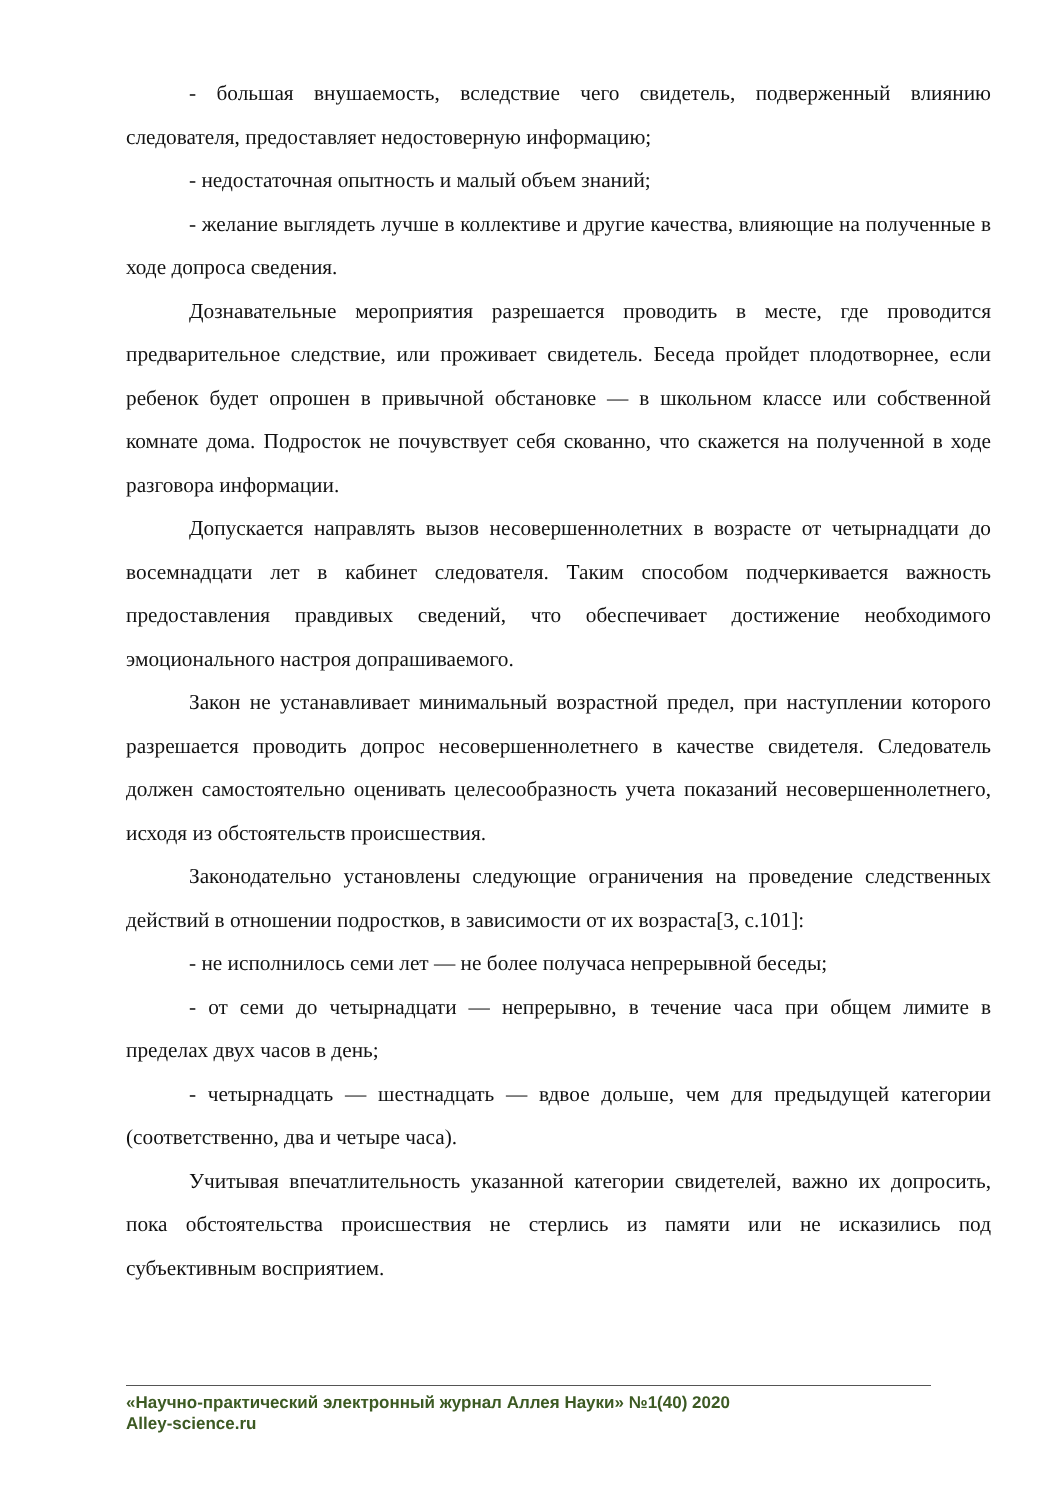- большая внушаемость, вследствие чего свидетель, подверженный влиянию следователя, предоставляет недостоверную информацию;
- недостаточная опытность и малый объем знаний;
- желание выглядеть лучше в коллективе и другие качества, влияющие на полученные в ходе допроса сведения.
Дознавательные мероприятия разрешается проводить в месте, где проводится предварительное следствие, или проживает свидетель. Беседа пройдет плодотворнее, если ребенок будет опрошен в привычной обстановке — в школьном классе или собственной комнате дома. Подросток не почувствует себя скованно, что скажется на полученной в ходе разговора информации.
Допускается направлять вызов несовершеннолетних в возрасте от четырнадцати до восемнадцати лет в кабинет следователя. Таким способом подчеркивается важность предоставления правдивых сведений, что обеспечивает достижение необходимого эмоционального настроя допрашиваемого.
Закон не устанавливает минимальный возрастной предел, при наступлении которого разрешается проводить допрос несовершеннолетнего в качестве свидетеля. Следователь должен самостоятельно оценивать целесообразность учета показаний несовершеннолетнего, исходя из обстоятельств происшествия.
Законодательно установлены следующие ограничения на проведение следственных действий в отношении подростков, в зависимости от их возраста[3, с.101]:
- не исполнилось семи лет — не более получаса непрерывной беседы;
- от семи до четырнадцати — непрерывно, в течение часа при общем лимите в пределах двух часов в день;
- четырнадцать — шестнадцать — вдвое дольше, чем для предыдущей категории (соответственно, два и четыре часа).
Учитывая впечатлительность указанной категории свидетелей, важно их допросить, пока обстоятельства происшествия не стерлись из памяти или не исказились под субъективным восприятием.
«Научно-практический электронный журнал Аллея Науки» №1(40) 2020
Alley-science.ru